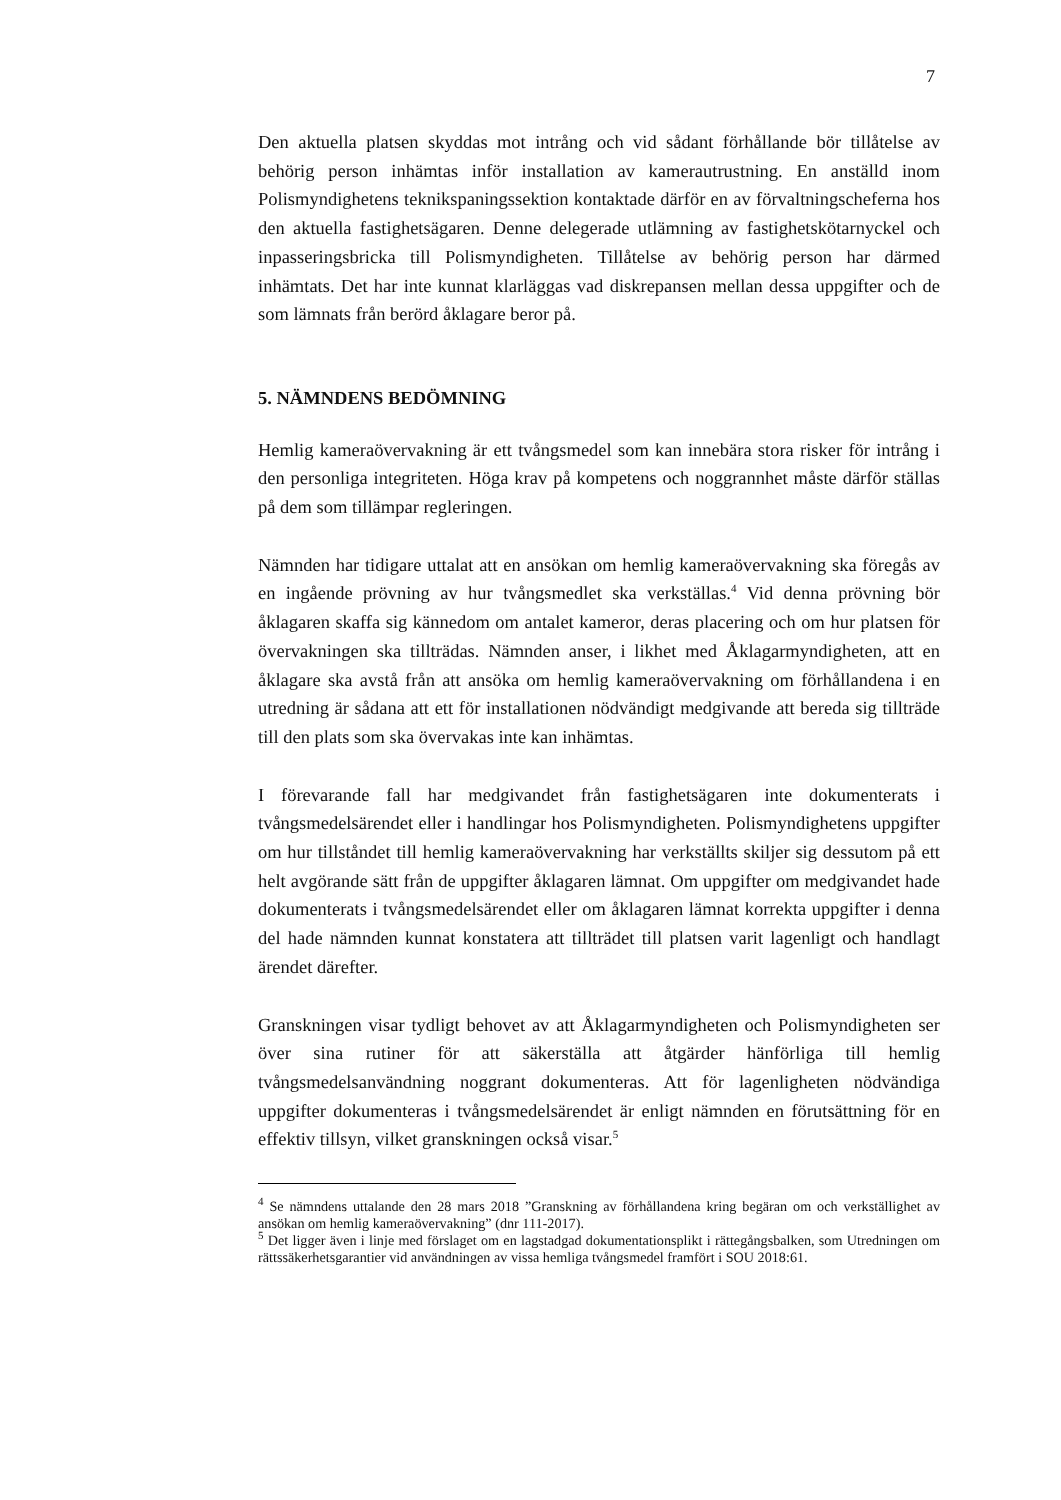7
Den aktuella platsen skyddas mot intrång och vid sådant förhållande bör tillåtelse av behörig person inhämtas inför installation av kamerautrustning. En anställd inom Polismyndighetens teknikspaningssektion kontaktade därför en av förvaltningscheferna hos den aktuella fastighetsägaren. Denne delegerade utlämning av fastighetskötarnyckel och inpasseringsbricka till Polismyndigheten. Tillåtelse av behörig person har därmed inhämtats. Det har inte kunnat klarläggas vad diskrepansen mellan dessa uppgifter och de som lämnats från berörd åklagare beror på.
5. NÄMNDENS BEDÖMNING
Hemlig kameraövervakning är ett tvångsmedel som kan innebära stora risker för intrång i den personliga integriteten. Höga krav på kompetens och noggrannhet måste därför ställas på dem som tillämpar regleringen.
Nämnden har tidigare uttalat att en ansökan om hemlig kameraövervakning ska föregås av en ingående prövning av hur tvångsmedlet ska verkställas.<sup>4</sup> Vid denna prövning bör åklagaren skaffa sig kännedom om antalet kameror, deras placering och om hur platsen för övervakningen ska tillträdas. Nämnden anser, i likhet med Åklagarmyndigheten, att en åklagare ska avstå från att ansöka om hemlig kameraövervakning om förhållandena i en utredning är sådana att ett för installationen nödvändigt medgivande att bereda sig tillträde till den plats som ska övervakas inte kan inhämtas.
I förevarande fall har medgivandet från fastighetsägaren inte dokumenterats i tvångsmedelsärendet eller i handlingar hos Polismyndigheten. Polismyndighetens uppgifter om hur tillståndet till hemlig kameraövervakning har verkställts skiljer sig dessutom på ett helt avgörande sätt från de uppgifter åklagaren lämnat. Om uppgifter om medgivandet hade dokumenterats i tvångsmedelsärendet eller om åklagaren lämnat korrekta uppgifter i denna del hade nämnden kunnat konstatera att tillträdet till platsen varit lagenligt och handlagt ärendet därefter.
Granskningen visar tydligt behovet av att Åklagarmyndigheten och Polismyndigheten ser över sina rutiner för att säkerställa att åtgärder hänförliga till hemlig tvångsmedelsanvändning noggrant dokumenteras. Att för lagenligheten nödvändiga uppgifter dokumenteras i tvångsmedelsärendet är enligt nämnden en förutsättning för en effektiv tillsyn, vilket granskningen också visar.<sup>5</sup>
<sup>4</sup> Se nämndens uttalande den 28 mars 2018 ”Granskning av förhållandena kring begäran om och verkställighet av ansökan om hemlig kameraövervakning” (dnr 111-2017).
<sup>5</sup> Det ligger även i linje med förslaget om en lagstadgad dokumentationsplikt i rättegångsbalken, som Utredningen om rättssäkerhetsgarantier vid användningen av vissa hemliga tvångsmedel framfört i SOU 2018:61.